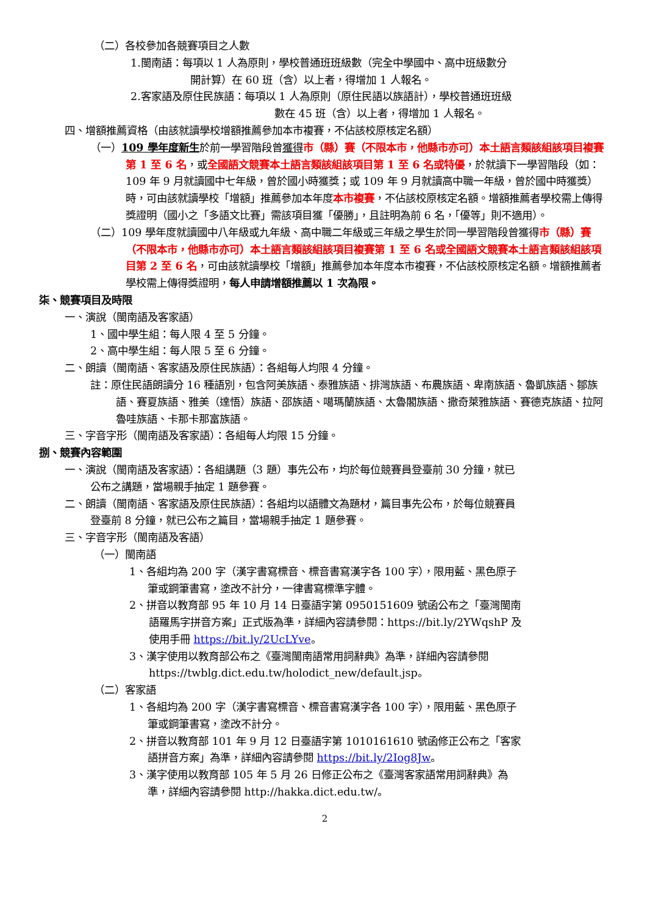（二）各校參加各競賽項目之人數
1.閩南語：每項以 1 人為原則，學校普通班班級數（完全中學國中、高中班級數分
開計算）在 60 班（含）以上者，得增加 1 人報名。
2.客家語及原住民族語：每項以 1 人為原則（原住民語以族語計），學校普通班班級
數在 45 班（含）以上者，得增加 1 人報名。
四、增額推薦資格（由該就讀學校增額推薦參加本市複賽，不佔該校原核定名額）
（一）109 學年度新生於前一學習階段曾獲得 市（縣）賽（不限本市，他縣市亦可）本土語言類該組該項目複賽第 1 至 6 名，或全國語文競賽本土語言類該組該項目第 1 至 6 名或特優，於就讀下一學習階段（如：109 年 9 月就讀國中七年級，曾於國小時獲獎；或 109 年 9 月就讀高中職一年級，曾於國中時獲獎）時，可由該就讀學校「增額」推薦參加本年度本市複賽，不佔該校原核定名額。增額推薦者學校需上傳得獎證明（國小之「多語文比賽」需該項目獲「優勝」，且註明為前 6 名，「優等」則不適用）。
（二）109 學年度就讀國中八年級或九年級、高中職二年級或三年級之學生於同一學習階段曾獲得市（縣）賽（不限本市，他縣市亦可）本土語言類該組該項目複賽第 1 至 6 名或全國語文競賽本土語言類該組該項目第 2 至 6 名，可由該就讀學校「增額」推薦參加本年度本市複賽，不佔該校原核定名額。增額推薦者學校需上傳得獎證明，每人申請增額推薦以 1 次為限。
柒、競賽項目及時限
一、演說（閩南語及客家語）
1、國中學生組：每人限 4 至 5 分鐘。
2、高中學生組：每人限 5 至 6 分鐘。
二、朗讀（閩南語、客家語及原住民族語）：各組每人均限 4 分鐘。
註：原住民語朗讀分 16 種語別，包含阿美族語、泰雅族語、排灣族語、布農族語、卑南族語、魯凱族語、鄒族語、賽夏族語、雅美（達悟）族語、邵族語、噶瑪蘭族語、太魯閣族語、撒奇萊雅族語、賽德克族語、拉阿魯哇族語、卡那卡那富族語。
三、字音字形（閩南語及客家語）：各組每人均限 15 分鐘。
捌、競賽內容範圍
一、演說（閩南語及客家語）：各組講題（3 題）事先公布，均於每位競賽員登臺前 30 分鐘，就已公布之講題，當場親手抽定 1 題參賽。
二、朗讀（閩南語、客家語及原住民族語）：各組均以語體文為題材，篇目事先公布，於每位競賽員登臺前 8 分鐘，就已公布之篇目，當場親手抽定 1 題參賽。
三、字音字形（閩南語及客語）
（一）閩南語
1、各組均為 200 字（漢字書寫標音、標音書寫漢字各 100 字），限用藍、黑色原子筆或鋼筆書寫，塗改不計分，一律書寫標準字體。
2、拼音以教育部 95 年 10 月 14 日臺語字第 0950151609 號函公布之「臺灣閩南語羅馬字拼音方案」正式版為準，詳細內容請參閱：https://bit.ly/2YWqshP 及使用手冊 https://bit.ly/2UcLYve。
3、漢字使用以教育部公布之《臺灣閩南語常用詞辭典》為準，詳細內容請參閱 https://twblg.dict.edu.tw/holodict_new/default.jsp。
（二）客家語
1、各組均為 200 字（漢字書寫標音、標音書寫漢字各 100 字），限用藍、黑色原子筆或鋼筆書寫，塗改不計分。
2、拼音以教育部 101 年 9 月 12 日臺語字第 1010161610 號函修正公布之「客家語拼音方案」為準，詳細內容請參閱 https://bit.ly/2Iog8Jw。
3、漢字使用以教育部 105 年 5 月 26 日修正公布之《臺灣客家語常用詞辭典》為準，詳細內容請參閱 http://hakka.dict.edu.tw/。
2